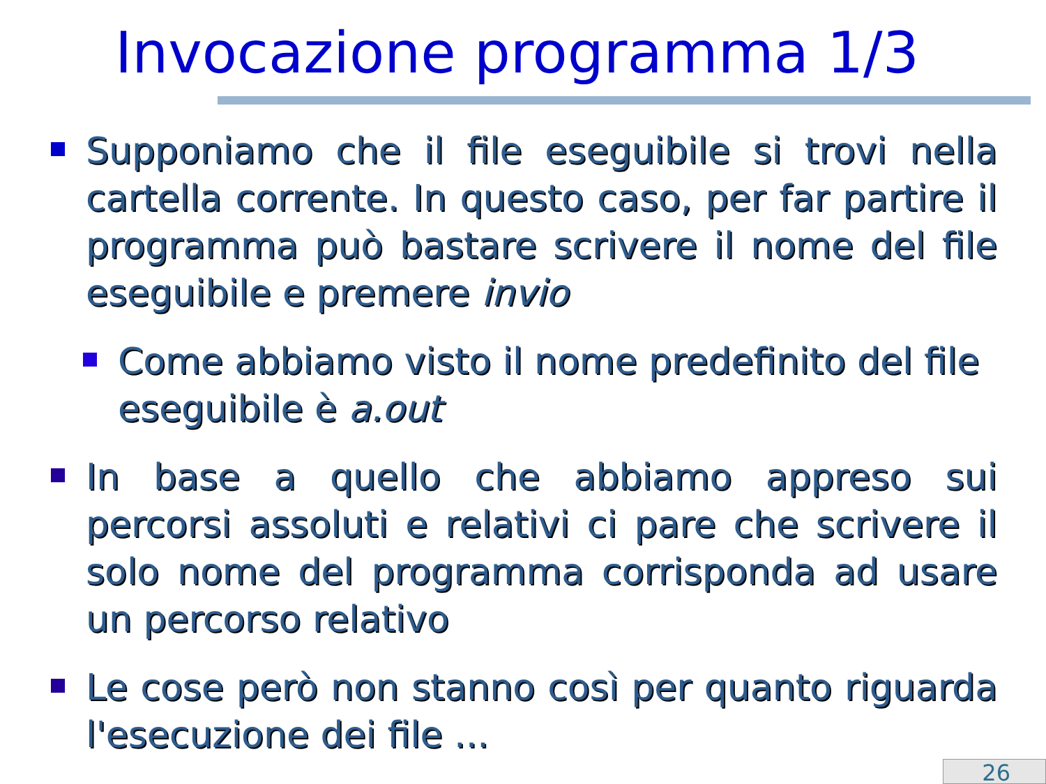Invocazione programma 1/3
Supponiamo che il file eseguibile si trovi nella cartella corrente. In questo caso, per far partire il programma può bastare scrivere il nome del file eseguibile e premere invio
Come abbiamo visto il nome predefinito del file eseguibile è a.out
In base a quello che abbiamo appreso sui percorsi assoluti e relativi ci pare che scrivere il solo nome del programma corrisponda ad usare un percorso relativo
Le cose però non stanno così per quanto riguarda l'esecuzione dei file ...
26